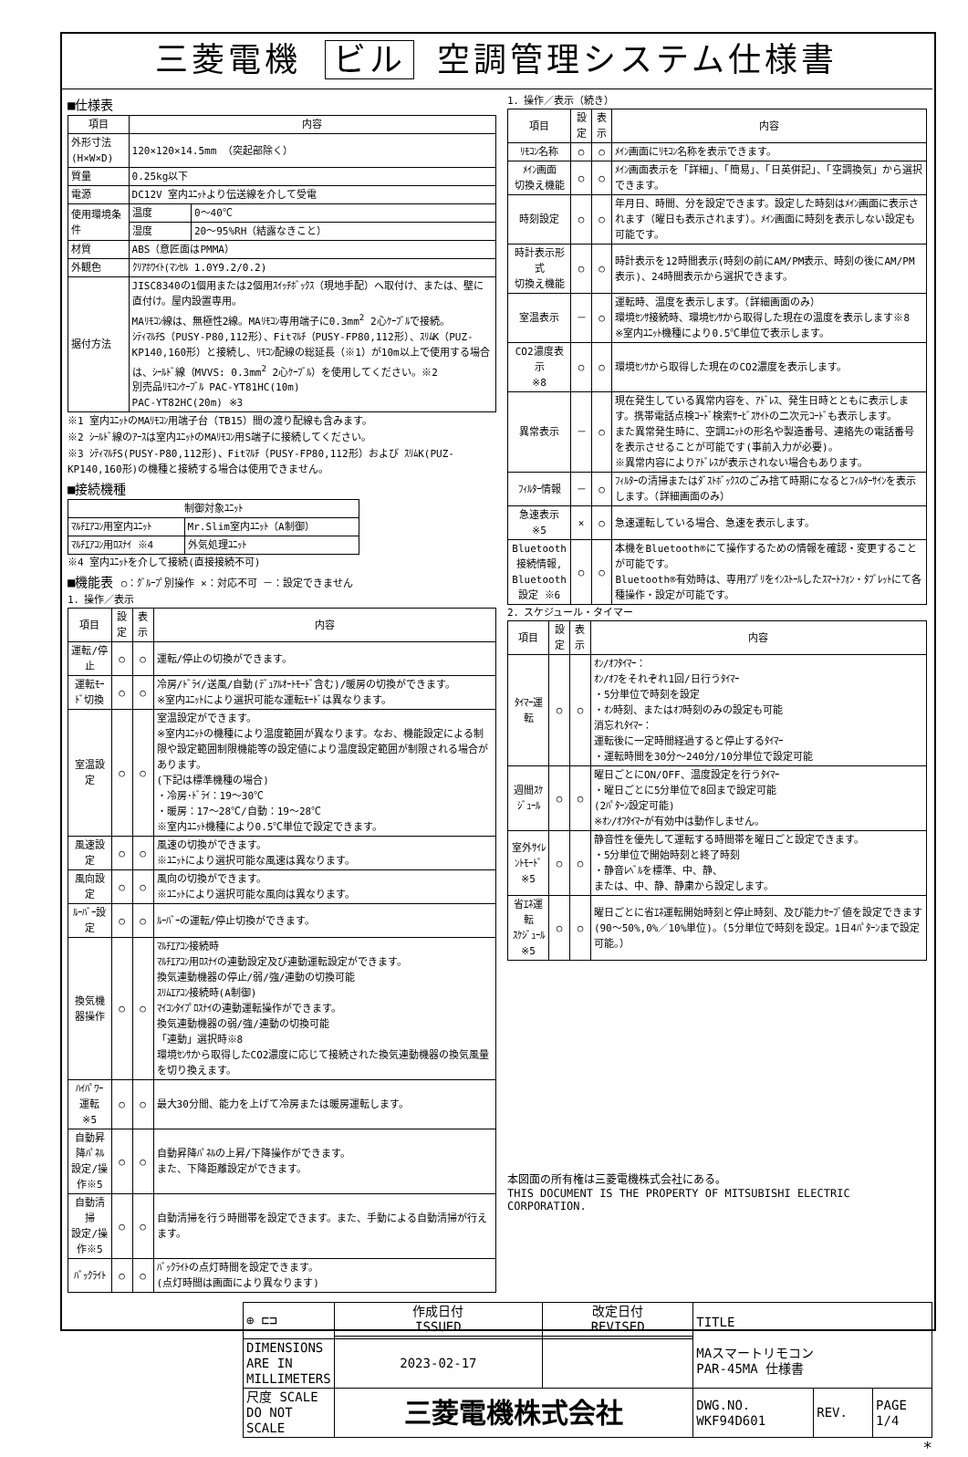三菱電機 ビル 空調管理システム仕様書
■仕様表
| 項目 | 内容 | |
| --- | --- | --- |
| 外形寸法(H×W×D) | 120×120×14.5mm （突起部除く） | |
| 質量 | 0.25kg以下 | |
| 電源 | DC12V 室内ﾕﾆｯﾄより伝送線を介して受電 | |
| 使用環境条件 | 温度 | 0～40℃ |
| | 湿度 | 20～95%RH（結露なきこと） |
| 材質 | ABS（意匠面はPMMA） | |
| 外観色 | ｸﾘｱﾎﾜｲﾄ(ﾏﾝｾﾙ 1.0Y9.2/0.2) | |
| 据付方法 | JISC8340の1個用または2個用ｽｲｯﾁﾎﾞｯｸｽ（現地手配）へ取付け、または、壁に直付け。屋内設置専用。 MAﾘﾓｺﾝ線は、無極性2線。MAﾘﾓｺﾝ専用端子に0.3mm<sup>2</sup> 2心ｹｰﾌﾞﾙで接続。 ｼﾃｨﾏﾙﾁS（PUSY-P80,112形）、Fitﾏﾙﾁ（PUSY-FP80,112形）、ｽﾘﾑK（PUZ-KP140,160形）と接続し、ﾘﾓｺﾝ配線の総延長（※1）が10m以上で使用する場合は、ｼｰﾙﾄﾞ線（MVVS: 0.3mm<sup>2</sup> 2心ｹｰﾌﾞﾙ）を使用してください。※2 別売品ﾘﾓｺﾝｹｰﾌﾞﾙ PAC-YT81HC(10m) PAC-YT82HC(20m) ※3 | |
※1 室内ﾕﾆｯﾄのMAﾘﾓｺﾝ用端子台（TB15）間の渡り配線も含みます。
※2 ｼｰﾙﾄﾞ線のｱｰｽは室内ﾕﾆｯﾄのMAﾘﾓｺﾝ用S端子に接続してください。
※3 ｼﾃｨﾏﾙﾁS(PUSY-P80,112形)、Fitﾏﾙﾁ（PUSY-FP80,112形）および ｽﾘﾑK(PUZ-KP140,160形)の機種と接続する場合は使用できません。
■接続機種
| 制御対象ﾕﾆｯﾄ | |
| --- | --- |
| ﾏﾙﾁｴｱｺﾝ用室内ﾕﾆｯﾄ | Mr.Slim室内ﾕﾆｯﾄ（A制御） |
| ﾏﾙﾁｴｱｺﾝ用ﾛｽﾅｲ ※4 | 外気処理ﾕﾆｯﾄ |
※4 室内ﾕﾆｯﾄを介して接続(直接接続不可)
■機能表 ○：ｸﾞﾙｰﾌﾟ別操作 ×：対応不可 －：設定できません
1．操作／表示
| 項目 | 設定 | 表示 | 内容 |
| --- | --- | --- | --- |
| 運転/停止 | ○ | ○ | 運転/停止の切換ができます。 |
| 運転ﾓｰﾄﾞ切換 | ○ | ○ | 冷房/ﾄﾞﾗｲ/送風/自動(ﾃﾞｭｱﾙｵｰﾄﾓｰﾄﾞ含む)/暖房の切換ができます。 ※室内ﾕﾆｯﾄにより選択可能な運転ﾓｰﾄﾞは異なります。 |
| 室温設定 | ○ | ○ | 室温設定ができます。 ※室内ﾕﾆｯﾄの機種により温度範囲が異なります。なお、機能設定による制限や設定範囲制限機能等の設定値により温度設定範囲が制限される場合があります。 (下記は標準機種の場合) ・冷房･ﾄﾞﾗｲ：19～30℃ ・暖房：17～28℃/自動：19～28℃ ※室内ﾕﾆｯﾄ機種により0.5℃単位で設定できます。 |
| 風速設定 | ○ | ○ | 風速の切換ができます。 ※ﾕﾆｯﾄにより選択可能な風速は異なります。 |
| 風向設定 | ○ | ○ | 風向の切換ができます。 ※ﾕﾆｯﾄにより選択可能な風向は異なります。 |
| ﾙｰﾊﾞｰ設定 | ○ | ○ | ﾙｰﾊﾞｰの運転/停止切換ができます。 |
| 換気機器操作 | ○ | ○ | ﾏﾙﾁｴｱｺﾝ接続時 ﾏﾙﾁｴｱｺﾝ用ﾛｽﾅｲの連動設定及び連動運転設定ができます。 換気連動機器の停止/弱/強/連動の切換可能 ｽﾘﾑｴｱｺﾝ接続時(A制御) ﾏｲｺﾝﾀｲﾌﾟﾛｽﾅｲの連動運転操作ができます。 換気連動機器の弱/強/連動の切換可能 「連動」選択時※8 環境ｾﾝｻから取得したCO2濃度に応じて接続された換気連動機器の換気風量を切り換えます。 |
| ﾊｲﾊﾟﾜｰ運転 ※5 | ○ | ○ | 最大30分間、能力を上げて冷房または暖房運転します。 |
| 自動昇降ﾊﾟﾈﾙ 設定/操作※5 | ○ | ○ | 自動昇降ﾊﾟﾈﾙの上昇/下降操作ができます。 また、下降距離設定ができます。 |
| 自動清掃 設定/操作※5 | ○ | ○ | 自動清掃を行う時間帯を設定できます。また、手動による自動清掃が行えます。 |
| ﾊﾞｯｸﾗｲﾄ | ○ | ○ | ﾊﾞｯｸﾗｲﾄの点灯時間を設定できます。 (点灯時間は画面により異なります) |
1．操作／表示（続き）
| 項目 | 設定 | 表示 | 内容 |
| --- | --- | --- | --- |
| ﾘﾓｺﾝ名称 | ○ | ○ | ﾒｲﾝ画面にﾘﾓｺﾝ名称を表示できます。 |
| ﾒｲﾝ画面 切換え機能 | ○ | ○ | ﾒｲﾝ画面表示を「詳細」、「簡易」、「日英併記」、「空調換気」から選択できます。 |
| 時刻設定 | ○ | ○ | 年月日、時間、分を設定できます。設定した時刻はﾒｲﾝ画面に表示されます（曜日も表示されます）。ﾒｲﾝ画面に時刻を表示しない設定も可能です。 |
| 時計表示形式 切換え機能 | ○ | ○ | 時計表示を12時間表示(時刻の前にAM/PM表示、時刻の後にAM/PM表示)、24時間表示から選択できます。 |
| 室温表示 | － | ○ | 運転時、温度を表示します。（詳細画面のみ） 環境ｾﾝｻ接続時、環境ｾﾝｻから取得した現在の温度を表示します※8 ※室内ﾕﾆｯﾄ機種により0.5℃単位で表示します。 |
| CO2濃度表示 ※8 | ○ | ○ | 環境ｾﾝｻから取得した現在のCO2濃度を表示します。 |
| 異常表示 | － | ○ | 現在発生している異常内容を、ｱﾄﾞﾚｽ、発生日時とともに表示します。携帯電話点検ｺｰﾄﾞ検索ｻｰﾋﾞｽｻｲﾄの二次元ｺｰﾄﾞも表示します。 また異常発生時に、空調ﾕﾆｯﾄの形名や製造番号、連絡先の電話番号を表示させることが可能です(事前入力が必要)。 ※異常内容によりｱﾄﾞﾚｽが表示されない場合もあります。 |
| ﾌｨﾙﾀｰ情報 | － | ○ | ﾌｨﾙﾀｰの清掃またはﾀﾞｽﾄﾎﾞｯｸｽのごみ捨て時期になるとﾌｨﾙﾀｰｻｲﾝを表示します。（詳細画面のみ） |
| 急速表示 ※5 | × | ○ | 急速運転している場合、急速を表示します。 |
| Bluetooth 接続情報, Bluetooth 設定 ※6 | ○ | ○ | 本機をBluetooth®にて操作するための情報を確認・変更することが可能です。 Bluetooth®有効時は、専用ｱﾌﾟﾘをｲﾝｽﾄｰﾙしたｽﾏｰﾄﾌｫﾝ・ﾀﾌﾞﾚｯﾄにて各種操作・設定が可能です。 |
2．スケジュール・タイマー
| 項目 | 設定 | 表示 | 内容 |
| --- | --- | --- | --- |
| ﾀｲﾏｰ運転 | ○ | ○ | ｵﾝ/ｵﾌﾀｲﾏｰ： ｵﾝ/ｵﾌをそれぞれ1回/日行うﾀｲﾏｰ ・5分単位で時刻を設定 ・ｵﾝ時刻、またはｵﾌ時刻のみの設定も可能 消忘れﾀｲﾏｰ： 運転後に一定時間経過すると停止するﾀｲﾏｰ ・運転時間を30分～240分/10分単位で設定可能 |
| 週間ｽｹｼﾞｭｰﾙ | ○ | ○ | 曜日ごとにON/OFF、温度設定を行うﾀｲﾏｰ ・曜日ごとに5分単位で8回まで設定可能 (2ﾊﾟﾀｰﾝ設定可能) ※ｵﾝ/ｵﾌﾀｲﾏｰが有効中は動作しません。 |
| 室外ｻｲﾚﾝﾄﾓｰﾄﾞ ※5 | ○ | ○ | 静音性を優先して運転する時間帯を曜日ごと設定できます。 ・5分単位で開始時刻と終了時刻 ・静音ﾚﾍﾞﾙを標準、中、静、 または、中、静、静粛から設定します。 |
| 省ｴﾈ運転 ｽｹｼﾞｭｰﾙ ※5 | ○ | ○ | 曜日ごとに省ｴﾈ運転開始時刻と停止時刻、及び能力ｾｰﾌﾞ値を設定できます(90～50%,0%／10%単位)。（5分単位で時刻を設定。1日4ﾊﾟﾀｰﾝまで設定可能。） |
本図面の所有権は三菱電機株式会社にある。
THIS DOCUMENT IS THE PROPERTY OF MITSUBISHI ELECTRIC CORPORATION.
| ⊕ ⊏⊐ | 作成日付 ISSUED | 改定日付 REVISED | TITLE MAスマートリモコン PAR-45MA 仕様書 | | |
| DIMENSIONS ARE IN MILLIMETERS | 2023-02-17 | | | | |
| 尺度 SCALE DO NOT SCALE | 三菱電機株式会社 | | DWG.NO. WKF94D601 | REV. | PAGE 1/4 |
*